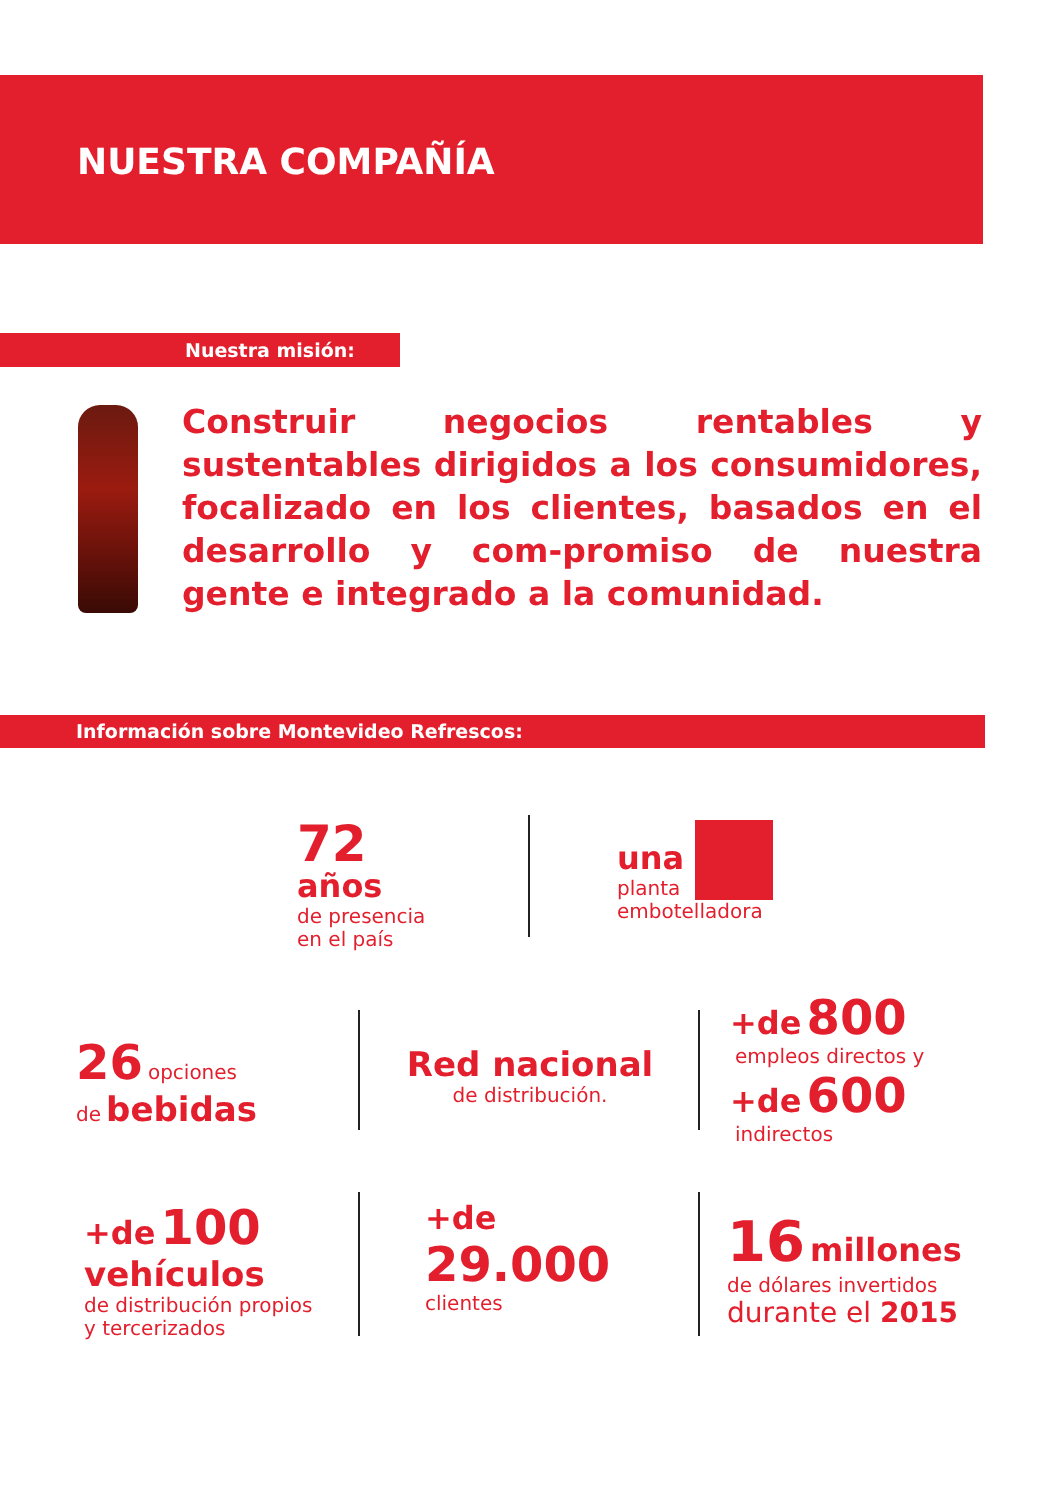NUESTRA COMPAÑÍA
Nuestra misión:
Construir negocios rentables y sustentables dirigidos a los consumidores, focalizado en los clientes, basados en el desarrollo y com-promiso de nuestra gente e integrado a la comunidad.
Información sobre Montevideo Refrescos:
72
años
de presencia
en el país
una
planta
embotelladora
26 opciones
de bebidas
Red nacional
de distribución.
+de 800
empleos directos y
+de 600
indirectos
+de 100
vehículos
de distribución propios
y tercerizados
+de
29.000
clientes
16 millones
de dólares invertidos
durante el 2015